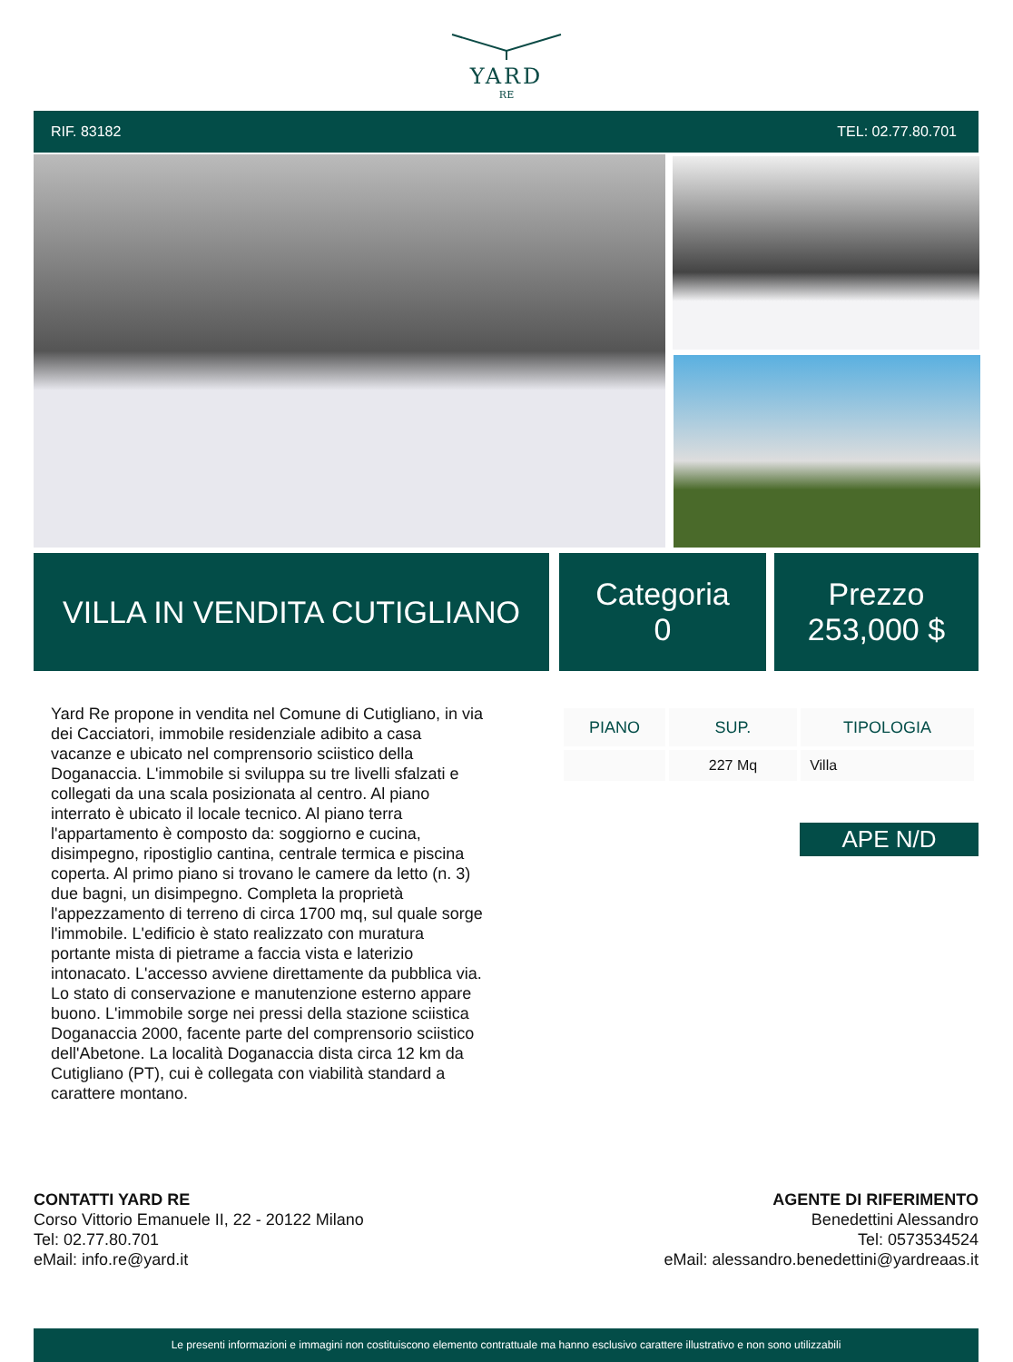YARD
RE
RIF. 83182 TEL: 02.77.80.701
VILLA IN VENDITA CUTIGLIANO
Categoria
0
Prezzo
253,000 $
Yard Re propone in vendita nel Comune di Cutigliano, in via dei Cacciatori, immobile residenziale adibito a casa vacanze e ubicato nel comprensorio sciistico della Doganaccia. L'immobile si sviluppa su tre livelli sfalzati e collegati da una scala posizionata al centro. Al piano interrato è ubicato il locale tecnico. Al piano terra l'appartamento è composto da: soggiorno e cucina, disimpegno, ripostiglio cantina, centrale termica e piscina coperta. Al primo piano si trovano le camere da letto (n. 3) due bagni, un disimpegno. Completa la proprietà l'appezzamento di terreno di circa 1700 mq, sul quale sorge l'immobile. L'edificio è stato realizzato con muratura portante mista di pietrame a faccia vista e laterizio intonacato. L'accesso avviene direttamente da pubblica via. Lo stato di conservazione e manutenzione esterno appare buono. L'immobile sorge nei pressi della stazione sciistica Doganaccia 2000, facente parte del comprensorio sciistico dell'Abetone. La località Doganaccia dista circa 12 km da Cutigliano (PT), cui è collegata con viabilità standard a carattere montano.
| PIANO | SUP. | TIPOLOGIA |
| --- | --- | --- |
| | 227 Mq | Villa |
APE N/D
CONTATTI YARD RE
Corso Vittorio Emanuele II, 22 - 20122 Milano
Tel: 02.77.80.701
eMail: info.re@yard.it
AGENTE DI RIFERIMENTO
Benedettini Alessandro
Tel: 0573534524
eMail: alessandro.benedettini@yardreaas.it
Le presenti informazioni e immagini non costituiscono elemento contrattuale ma hanno esclusivo carattere illustrativo e non sono utilizzabili